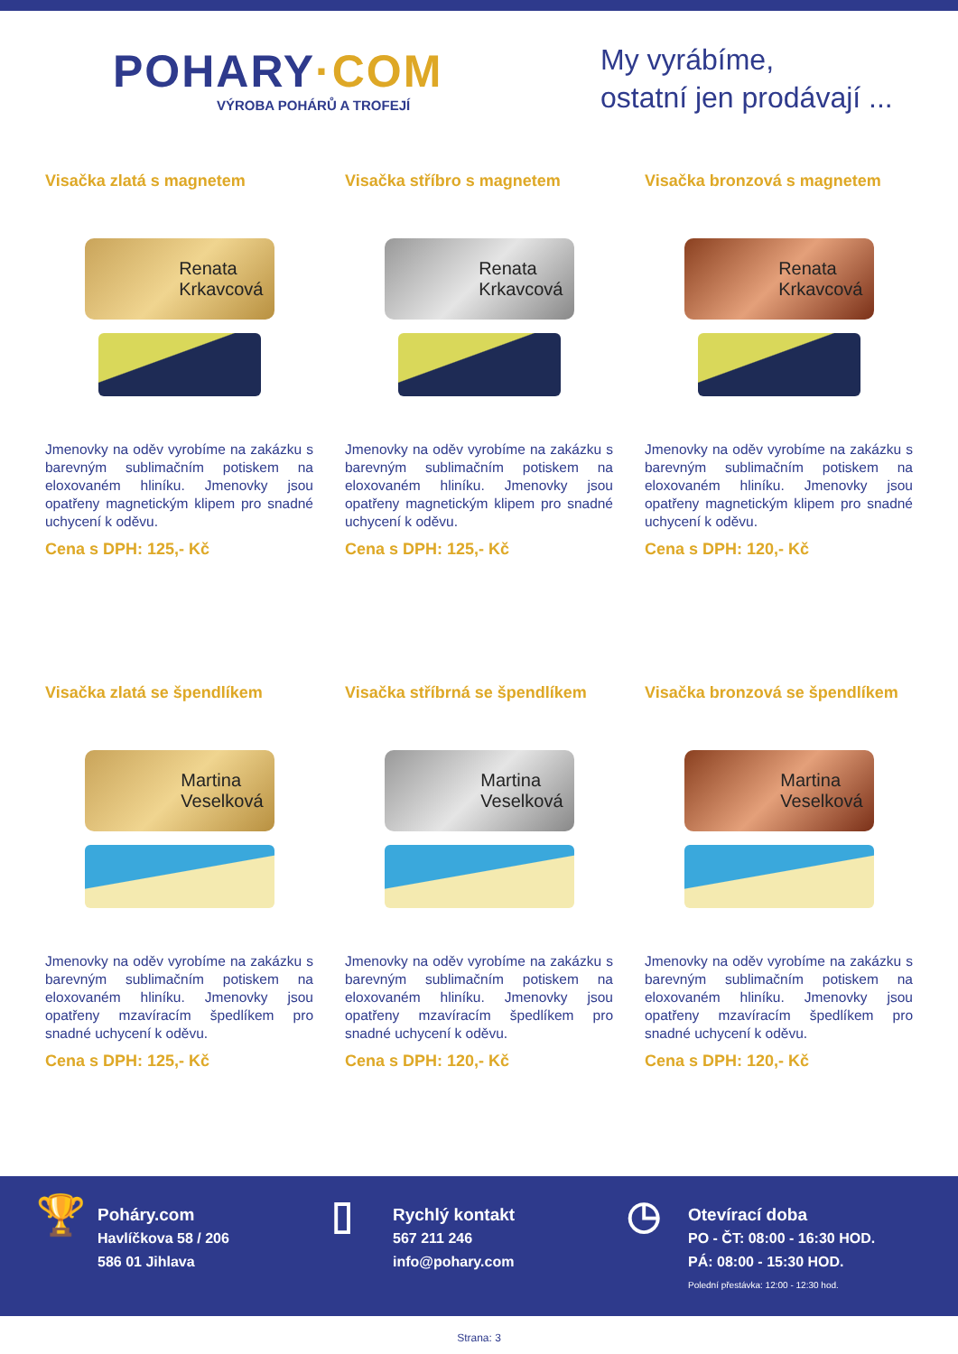POHARY·COM
VÝROBA POHÁRŮ A TROFEJÍ
My vyrábíme,
ostatní jen prodávají ...
Visačka zlatá s magnetem
Renata
Krkavcová
Jmenovky na oděv vyrobíme na zakázku s barevným sublimačním potiskem na eloxovaném hliníku. Jmenovky jsou opatřeny magnetickým klipem pro snadné uchycení k oděvu.
Cena s DPH: 125,- Kč
Visačka stříbro s magnetem
Renata
Krkavcová
Jmenovky na oděv vyrobíme na zakázku s barevným sublimačním potiskem na eloxovaném hliníku. Jmenovky jsou opatřeny magnetickým klipem pro snadné uchycení k oděvu.
Cena s DPH: 125,- Kč
Visačka bronzová s magnetem
Renata
Krkavcová
Jmenovky na oděv vyrobíme na zakázku s barevným sublimačním potiskem na eloxovaném hliníku. Jmenovky jsou opatřeny magnetickým klipem pro snadné uchycení k oděvu.
Cena s DPH: 120,- Kč
Visačka zlatá se špendlíkem
Martina
Veselková
Jmenovky na oděv vyrobíme na zakázku s barevným sublimačním potiskem na eloxovaném hliníku. Jmenovky jsou opatřeny mzavíracím špedlíkem pro snadné uchycení k oděvu.
Cena s DPH: 125,- Kč
Visačka stříbrná se špendlíkem
Martina
Veselková
Jmenovky na oděv vyrobíme na zakázku s barevným sublimačním potiskem na eloxovaném hliníku. Jmenovky jsou opatřeny mzavíracím špedlíkem pro snadné uchycení k oděvu.
Cena s DPH: 120,- Kč
Visačka bronzová se špendlíkem
Martina
Veselková
Jmenovky na oděv vyrobíme na zakázku s barevným sublimačním potiskem na eloxovaném hliníku. Jmenovky jsou opatřeny mzavíracím špedlíkem pro snadné uchycení k oděvu.
Cena s DPH: 120,- Kč
🏆
Poháry.com
Havlíčkova 58 / 206
586 01 Jihlava
▯
Rychlý kontakt
567 211 246
info@pohary.com
◷
Otevírací doba
PO - ČT: 08:00 - 16:30 HOD.
PÁ: 08:00 - 15:30 HOD.
Polední přestávka: 12:00 - 12:30 hod.
Strana: 3